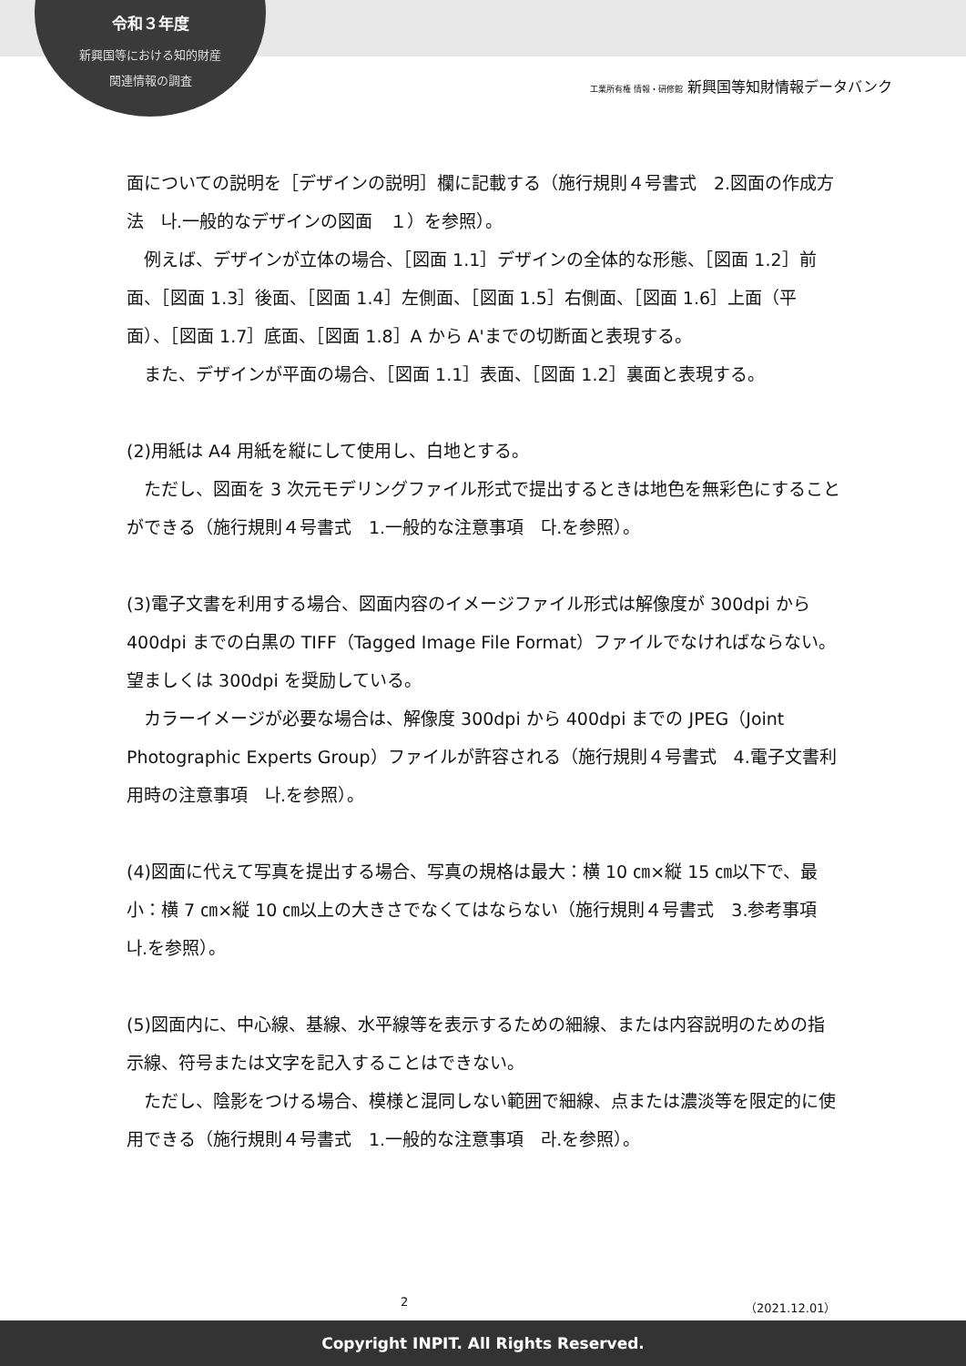令和３年度
新興国等における知的財産
関連情報の調査
工業所有権 情報・研修館 新興国等知財情報データバンク
面についての説明を［デザインの説明］欄に記載する（施行規則４号書式　2.図面の作成方法　나.一般的なデザインの図面　１）を参照）。
　例えば、デザインが立体の場合、［図面 1.1］デザインの全体的な形態、［図面 1.2］前面、［図面 1.3］後面、［図面 1.4］左側面、［図面 1.5］右側面、［図面 1.6］上面（平面）、［図面 1.7］底面、［図面 1.8］A から A'までの切断面と表現する。
　また、デザインが平面の場合、［図面 1.1］表面、［図面 1.2］裏面と表現する。
(2)用紙は A4 用紙を縦にして使用し、白地とする。
　ただし、図面を 3 次元モデリングファイル形式で提出するときは地色を無彩色にすることができる（施行規則４号書式　1.一般的な注意事項　다.を参照）。
(3)電子文書を利用する場合、図面内容のイメージファイル形式は解像度が 300dpi から 400dpi までの白黒の TIFF（Tagged Image File Format）ファイルでなければならない。望ましくは 300dpi を奨励している。
　カラーイメージが必要な場合は、解像度 300dpi から 400dpi までの JPEG（Joint Photographic Experts Group）ファイルが許容される（施行規則４号書式　4.電子文書利用時の注意事項　나.を参照）。
(4)図面に代えて写真を提出する場合、写真の規格は最大：横 10 ㎝×縦 15 ㎝以下で、最小：横 7 ㎝×縦 10 ㎝以上の大きさでなくてはならない（施行規則４号書式　3.参考事項　나.を参照）。
(5)図面内に、中心線、基線、水平線等を表示するための細線、または内容説明のための指示線、符号または文字を記入することはできない。
　ただし、陰影をつける場合、模様と混同しない範囲で細線、点または濃淡等を限定的に使用できる（施行規則４号書式　1.一般的な注意事項　라.を参照）。
2 （2021.12.01）
Copyright INPIT. All Rights Reserved.